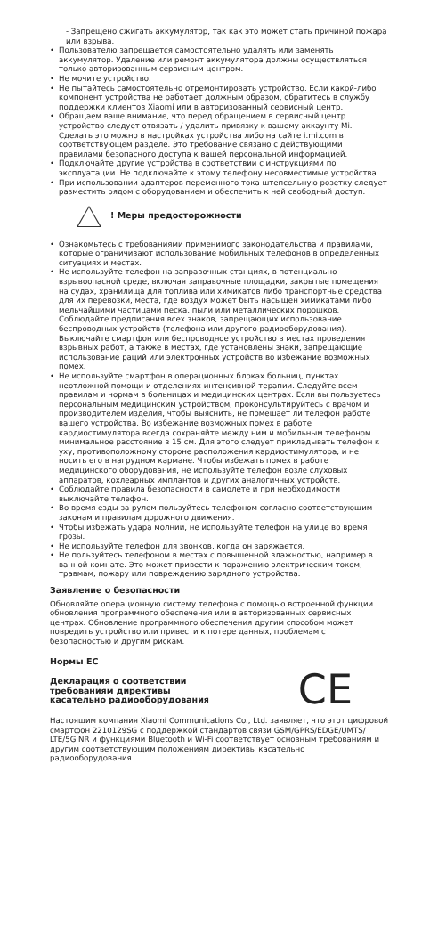- Запрещено сжигать аккумулятор, так как это может стать причиной пожара или взрыва.
Пользователю запрещается самостоятельно удалять или заменять аккумулятор. Удаление или ремонт аккумулятора должны осуществляться только авторизованным сервисным центром.
Не мочите устройство.
Не пытайтесь самостоятельно отремонтировать устройство. Если какой-либо компонент устройства не работает должным образом, обратитесь в службу поддержки клиентов Xiaomi или в авторизованный сервисный центр.
Обращаем ваше внимание, что перед обращением в сервисный центр устройство следует отвязать / удалить привязку к вашему аккаунту Mi. Сделать это можно в настройках устройства либо на сайте i.mi.com в соответствующем разделе. Это требование связано с действующими правилами безопасного доступа к вашей персональной информацией.
Подключайте другие устройства в соответствии с инструкциями по эксплуатации. Не подключайте к этому телефону несовместимые устройства.
При использовании адаптеров переменного тока штепсельную розетку следует разместить рядом с оборудованием и обеспечить к ней свободный доступ.
! Меры предосторожности
Ознакомьтесь с требованиями применимого законодательства и правилами, которые ограничивают использование мобильных телефонов в определенных ситуациях и местах.
Не используйте телефон на заправочных станциях, в потенциально взрывоопасной среде, включая заправочные площадки, закрытые помещения на судах, хранилища для топлива или химикатов либо транспортные средства для их перевозки, места, где воздух может быть насыщен химикатами либо мельчайшими частицами песка, пыли или металлических порошков. Соблюдайте предписания всех знаков, запрещающих использование беспроводных устройств (телефона или другого радиооборудования). Выключайте смартфон или беспроводное устройство в местах проведения взрывных работ, а также в местах, где установлены знаки, запрещающие использование раций или электронных устройств во избежание возможных помех.
Не используйте смартфон в операционных блоках больниц, пунктах неотложной помощи и отделениях интенсивной терапии. Следуйте всем правилам и нормам в больницах и медицинских центрах. Если вы пользуетесь персональным медицинским устройством, проконсультируйтесь с врачом и производителем изделия, чтобы выяснить, не помешает ли телефон работе вашего устройства. Во избежание возможных помех в работе кардиостимулятора всегда сохраняйте между ним и мобильным телефоном минимальное расстояние в 15 см. Для этого следует прикладывать телефон к уху, противоположному стороне расположения кардиостимулятора, и не носить его в нагрудном кармане. Чтобы избежать помех в работе медицинского оборудования, не используйте телефон возле слуховых аппаратов, кохлеарных имплантов и других аналогичных устройств.
Соблюдайте правила безопасности в самолете и при необходимости выключайте телефон.
Во время езды за рулем пользуйтесь телефоном согласно соответствующим законам и правилам дорожного движения.
Чтобы избежать удара молнии, не используйте телефон на улице во время грозы.
Не используйте телефон для звонков, когда он заряжается.
Не пользуйтесь телефоном в местах с повышенной влажностью, например в ванной комнате. Это может привести к поражению электрическим током, травмам, пожару или повреждению зарядного устройства.
Заявление о безопасности
Обновляйте операционную систему телефона с помощью встроенной функции обновления программного обеспечения или в авторизованных сервисных центрах. Обновление программного обеспечения другим способом может повредить устройство или привести к потере данных, проблемам с безопасностью и другим рискам.
Нормы ЕС
Декларация о соответствии
требованиям директивы
касательно радиооборудования
CE
Настоящим компания Xiaomi Communications Co., Ltd. заявляет, что этот цифровой смартфон 2210129SG с поддержкой стандартов связи GSM/GPRS/EDGE/UMTS/ LTE/5G NR и функциями Bluetooth и Wi-Fi соответствует основным требованиям и другим соответствующим положениям директивы касательно радиооборудования